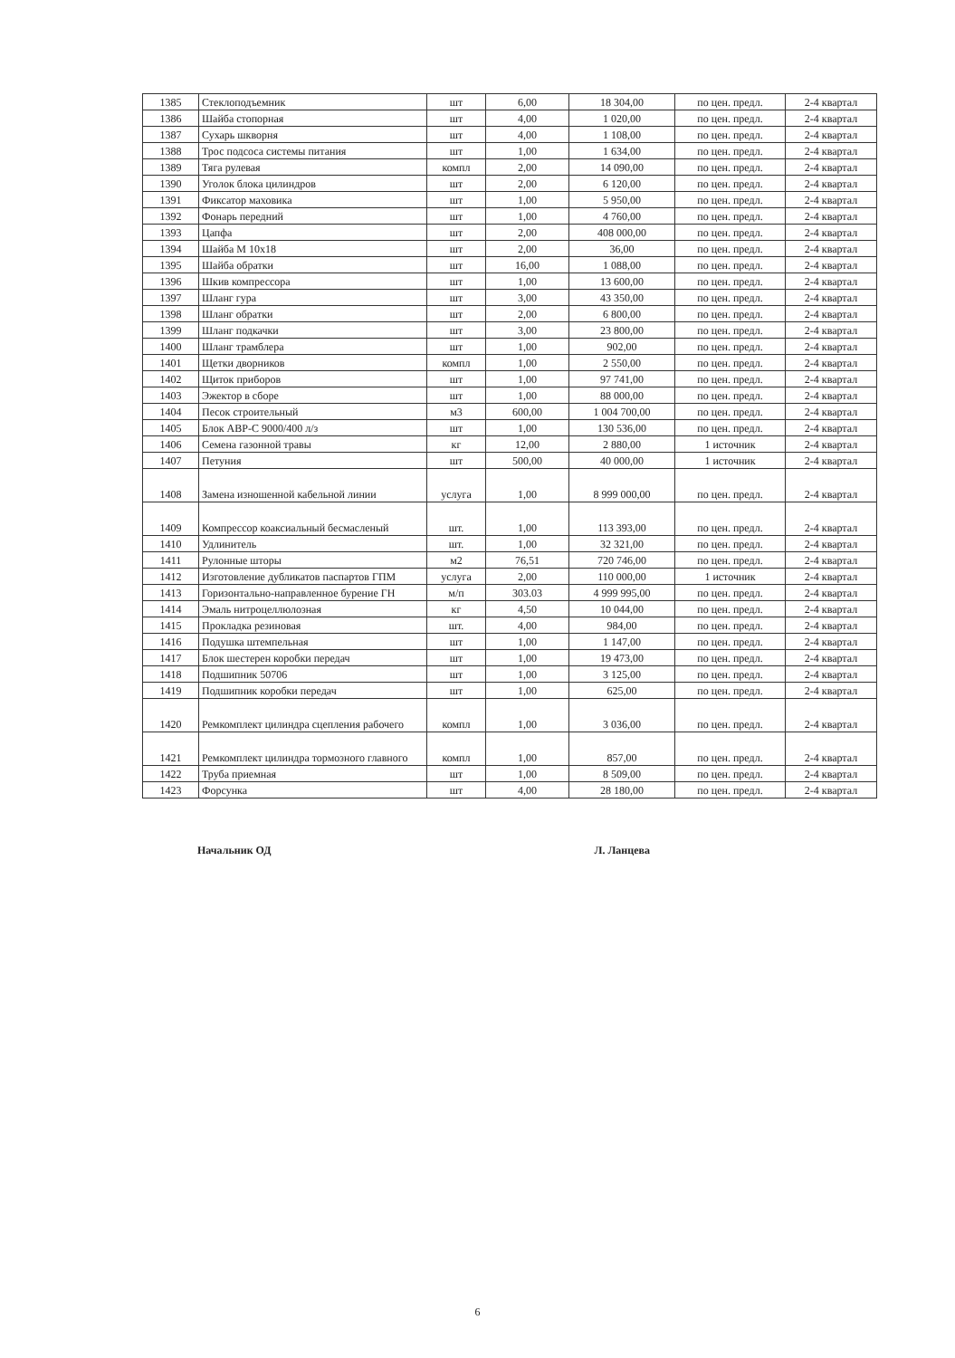| 1385 | Стеклоподъемник | шт | 6,00 | 18 304,00 | по цен. предл. | 2-4 квартал |
| 1386 | Шайба стопорная | шт | 4,00 | 1 020,00 | по цен. предл. | 2-4 квартал |
| 1387 | Сухарь шкворня | шт | 4,00 | 1 108,00 | по цен. предл. | 2-4 квартал |
| 1388 | Трос подсоса системы питания | шт | 1,00 | 1 634,00 | по цен. предл. | 2-4 квартал |
| 1389 | Тяга рулевая | компл | 2,00 | 14 090,00 | по цен. предл. | 2-4 квартал |
| 1390 | Уголок блока цилиндров | шт | 2,00 | 6 120,00 | по цен. предл. | 2-4 квартал |
| 1391 | Фиксатор маховика | шт | 1,00 | 5 950,00 | по цен. предл. | 2-4 квартал |
| 1392 | Фонарь передний | шт | 1,00 | 4 760,00 | по цен. предл. | 2-4 квартал |
| 1393 | Цапфа | шт | 2,00 | 408 000,00 | по цен. предл. | 2-4 квартал |
| 1394 | Шайба М 10х18 | шт | 2,00 | 36,00 | по цен. предл. | 2-4 квартал |
| 1395 | Шайба обратки | шт | 16,00 | 1 088,00 | по цен. предл. | 2-4 квартал |
| 1396 | Шкив компрессора | шт | 1,00 | 13 600,00 | по цен. предл. | 2-4 квартал |
| 1397 | Шланг гура | шт | 3,00 | 43 350,00 | по цен. предл. | 2-4 квартал |
| 1398 | Шланг обратки | шт | 2,00 | 6 800,00 | по цен. предл. | 2-4 квартал |
| 1399 | Шланг подкачки | шт | 3,00 | 23 800,00 | по цен. предл. | 2-4 квартал |
| 1400 | Шланг трамблера | шт | 1,00 | 902,00 | по цен. предл. | 2-4 квартал |
| 1401 | Щетки дворников | компл | 1,00 | 2 550,00 | по цен. предл. | 2-4 квартал |
| 1402 | Щиток приборов | шт | 1,00 | 97 741,00 | по цен. предл. | 2-4 квартал |
| 1403 | Эжектор в сборе | шт | 1,00 | 88 000,00 | по цен. предл. | 2-4 квартал |
| 1404 | Песок строительный | м3 | 600,00 | 1 004 700,00 | по цен. предл. | 2-4 квартал |
| 1405 | Блок АВР-С 9000/400 л/з | шт | 1,00 | 130 536,00 | по цен. предл. | 2-4 квартал |
| 1406 | Семена газонной травы | кг | 12,00 | 2 880,00 | 1 источник | 2-4 квартал |
| 1407 | Петуния | шт | 500,00 | 40 000,00 | 1 источник | 2-4 квартал |
| 1408 | Замена изношенной кабельной линии | услуга | 1,00 | 8 999 000,00 | по цен. предл. | 2-4 квартал |
| 1409 | Компрессор коаксиальный бесмасленый | шт. | 1,00 | 113 393,00 | по цен. предл. | 2-4 квартал |
| 1410 | Удлинитель | шт. | 1,00 | 32 321,00 | по цен. предл. | 2-4 квартал |
| 1411 | Рулонные шторы | м2 | 76,51 | 720 746,00 | по цен. предл. | 2-4 квартал |
| 1412 | Изготовление дубликатов паспартов ГПМ | услуга | 2,00 | 110 000,00 | 1 источник | 2-4 квартал |
| 1413 | Горизонтально-направленное бурение ГН | м/п | 303.03 | 4 999 995,00 | по цен. предл. | 2-4 квартал |
| 1414 | Эмаль нитроцеллюлозная | кг | 4,50 | 10 044,00 | по цен. предл. | 2-4 квартал |
| 1415 | Прокладка резиновая | шт. | 4,00 | 984,00 | по цен. предл. | 2-4 квартал |
| 1416 | Подушка штемпельная | шт | 1,00 | 1 147,00 | по цен. предл. | 2-4 квартал |
| 1417 | Блок шестерен коробки передач | шт | 1,00 | 19 473,00 | по цен. предл. | 2-4 квартал |
| 1418 | Подшипник 50706 | шт | 1,00 | 3 125,00 | по цен. предл. | 2-4 квартал |
| 1419 | Подшипник коробки передач | шт | 1,00 | 625,00 | по цен. предл. | 2-4 квартал |
| 1420 | Ремкомплект цилиндра сцепления рабочего | компл | 1,00 | 3 036,00 | по цен. предл. | 2-4 квартал |
| 1421 | Ремкомплект цилиндра тормозного главного | компл | 1,00 | 857,00 | по цен. предл. | 2-4 квартал |
| 1422 | Труба приемная | шт | 1,00 | 8 509,00 | по цен. предл. | 2-4 квартал |
| 1423 | Форсунка | шт | 4,00 | 28 180,00 | по цен. предл. | 2-4 квартал |
Начальник ОД Л. Ланцева
6